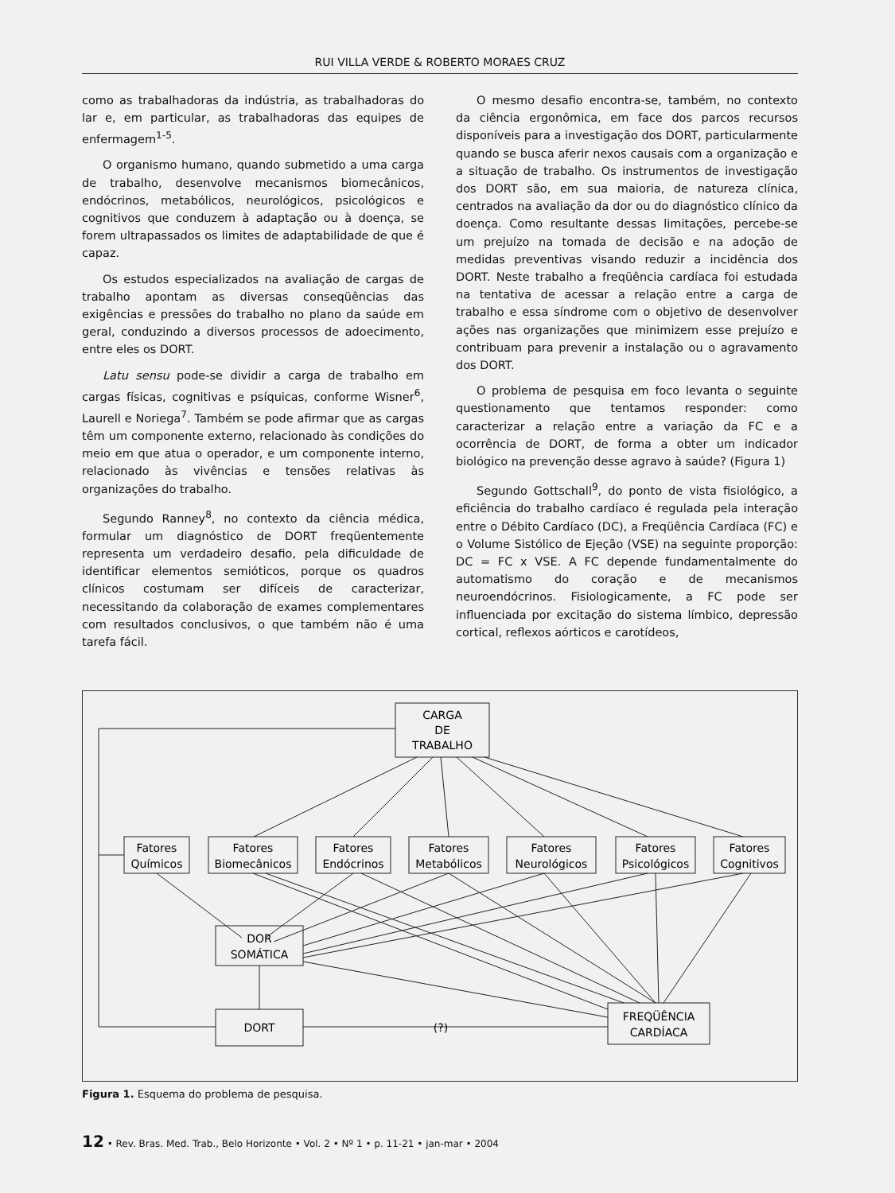RUI VILLA VERDE & ROBERTO MORAES CRUZ
como as trabalhadoras da indústria, as trabalhadoras do lar e, em particular, as trabalhadoras das equipes de enfermagem<sup>1-5</sup>.
O organismo humano, quando submetido a uma carga de trabalho, desenvolve mecanismos biomecânicos, endócrinos, metabólicos, neurológicos, psicológicos e cognitivos que conduzem à adaptação ou à doença, se forem ultrapassados os limites de adaptabilidade de que é capaz.
Os estudos especializados na avaliação de cargas de trabalho apontam as diversas conseqüências das exigências e pressões do trabalho no plano da saúde em geral, conduzindo a diversos processos de adoecimento, entre eles os DORT.
Latu sensu pode-se dividir a carga de trabalho em cargas físicas, cognitivas e psíquicas, conforme Wisner<sup>6</sup>, Laurell e Noriega<sup>7</sup>. Também se pode afirmar que as cargas têm um componente externo, relacionado às condições do meio em que atua o operador, e um componente interno, relacionado às vivências e tensões relativas às organizações do trabalho.
Segundo Ranney<sup>8</sup>, no contexto da ciência médica, formular um diagnóstico de DORT freqüentemente representa um verdadeiro desafio, pela dificuldade de identificar elementos semióticos, porque os quadros clínicos costumam ser difíceis de caracterizar, necessitando da colaboração de exames complementares com resultados conclusivos, o que também não é uma tarefa fácil.
O mesmo desafio encontra-se, também, no contexto da ciência ergonômica, em face dos parcos recursos disponíveis para a investigação dos DORT, particularmente quando se busca aferir nexos causais com a organização e a situação de trabalho. Os instrumentos de investigação dos DORT são, em sua maioria, de natureza clínica, centrados na avaliação da dor ou do diagnóstico clínico da doença. Como resultante dessas limitações, percebe-se um prejuízo na tomada de decisão e na adoção de medidas preventivas visando reduzir a incidência dos DORT. Neste trabalho a freqüência cardíaca foi estudada na tentativa de acessar a relação entre a carga de trabalho e essa síndrome com o objetivo de desenvolver ações nas organizações que minimizem esse prejuízo e contribuam para prevenir a instalação ou o agravamento dos DORT.
O problema de pesquisa em foco levanta o seguinte questionamento que tentamos responder: como caracterizar a relação entre a variação da FC e a ocorrência de DORT, de forma a obter um indicador biológico na prevenção desse agravo à saúde? (Figura 1)
Segundo Gottschall<sup>9</sup>, do ponto de vista fisiológico, a eficiência do trabalho cardíaco é regulada pela interação entre o Débito Cardíaco (DC), a Freqüência Cardíaca (FC) e o Volume Sistólico de Ejeção (VSE) na seguinte proporção: DC = FC x VSE. A FC depende fundamentalmente do automatismo do coração e de mecanismos neuroendócrinos. Fisiologicamente, a FC pode ser influenciada por excitação do sistema límbico, depressão cortical, reflexos aórticos e carotídeos,
CARGA
DE
TRABALHO
Fatores
Químicos
Fatores
Biomecânicos
Fatores
Endócrinos
Fatores
Metabólicos
Fatores
Neurológicos
Fatores
Psicológicos
Fatores
Cognitivos
DOR
SOMÁTICA
DORT
(?)
FREQÜÊNCIA
CARDÍACA
Figura 1. Esquema do problema de pesquisa.
12 • Rev. Bras. Med. Trab., Belo Horizonte • Vol. 2 • Nº 1 • p. 11-21 • jan-mar • 2004